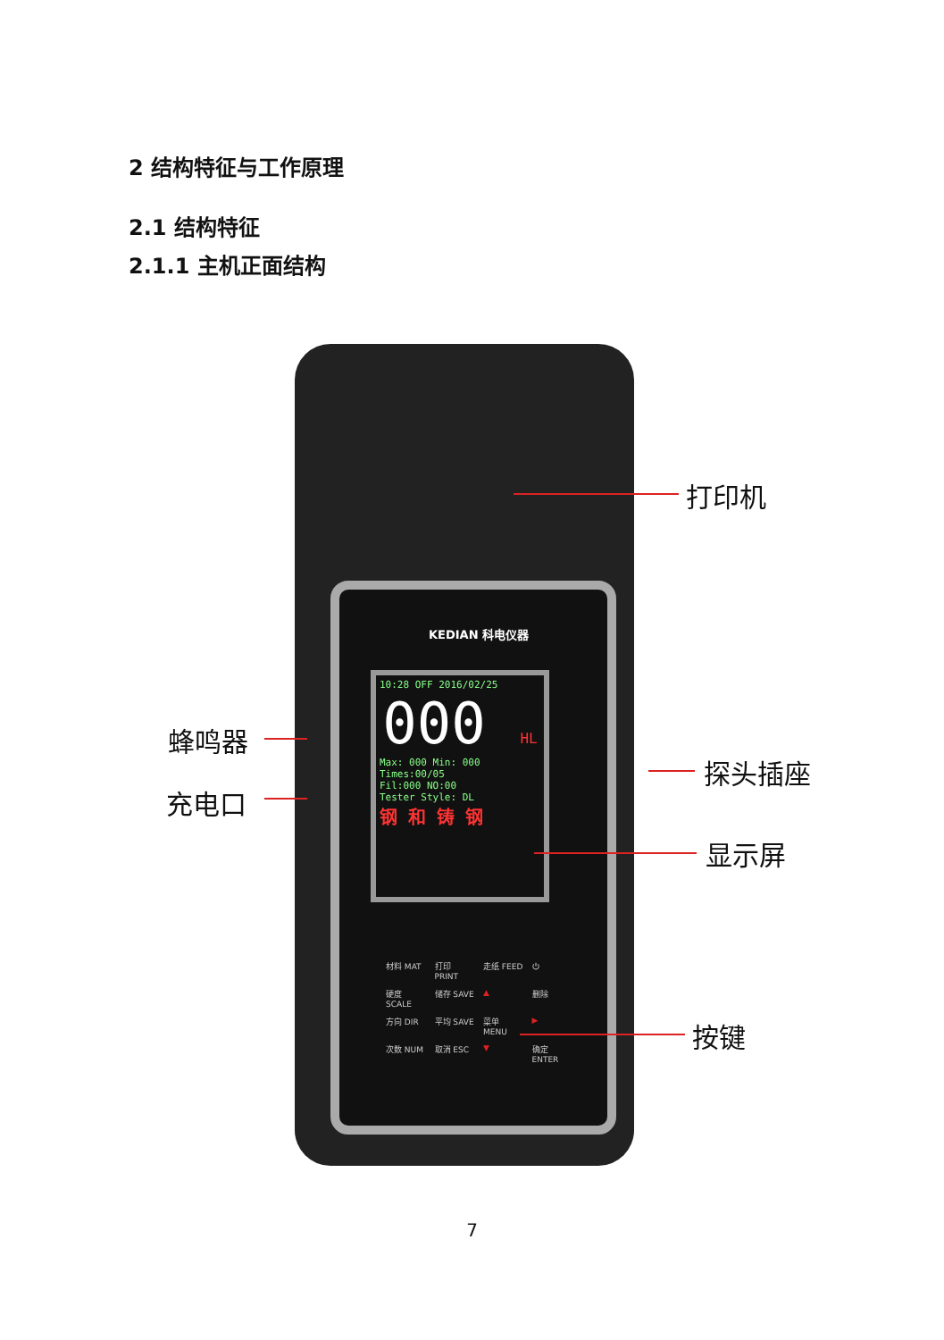2 结构特征与工作原理
2.1 结构特征
2.1.1 主机正面结构
10:28 OFF 2016/02/25
000 HL
Max: 000 Min: 000
Times:00/05
Fil:000 NO:00
Tester Style: DL
钢 和 铸 钢
KEDIAN 科电仪器
材料 MAT 打印 PRINT 走纸 FEED ⏻ 硬度 SCALE 储存 SAVE ▲ 删除 方向 DIR 平均 SAVE 菜单 MENU ▶ 次数 NUM 取消 ESC ▼ 确定 ENTER
打印机
蜂鸣器
充电口
探头插座
显示屏
按键
7